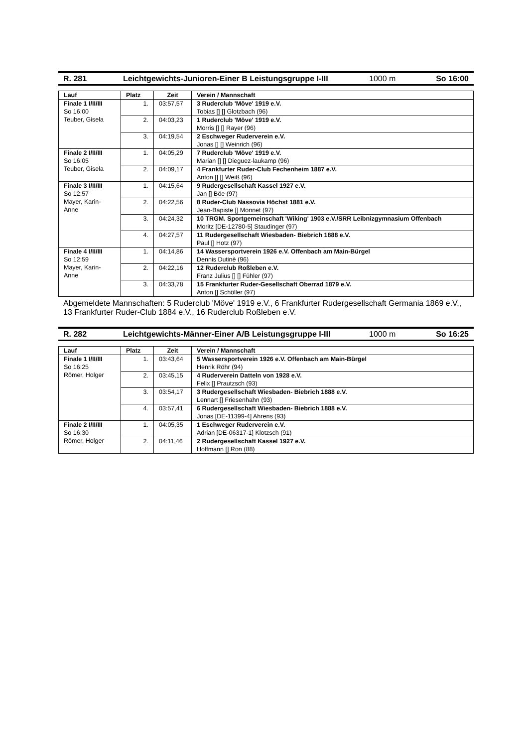R. 281 Leichtgewichts-Junioren-Einer B Leistungsgruppe I-III 1000 m So 16:00
| Lauf | Platz | Zeit | Verein / Mannschaft |
| --- | --- | --- | --- |
| Finale 1 I/II/III So 16:00 Teuber, Gisela | 1. | 03:57,57 | 3 Ruderclub 'Möve' 1919 e.V. Tobias [] [] Glotzbach (96) |
| | 2. | 04:03,23 | 1 Ruderclub 'Möve' 1919 e.V. Morris [] [] Rayer (96) |
| | 3. | 04:19,54 | 2 Eschweger Ruderverein e.V. Jonas [] [] Weinrich (96) |
| Finale 2 I/II/III So 16:05 Teuber, Gisela | 1. | 04:05,29 | 7 Ruderclub 'Möve' 1919 e.V. Marian [] [] Dieguez-laukamp (96) |
| | 2. | 04:09,17 | 4 Frankfurter Ruder-Club Fechenheim 1887 e.V. Anton [] [] Weiß (96) |
| Finale 3 I/II/III So 12:57 Mayer, Karin- Anne | 1. | 04:15,64 | 9 Rudergesellschaft Kassel 1927 e.V. Jan [] Böe (97) |
| | 2. | 04:22,56 | 8 Ruder-Club Nassovia Höchst 1881 e.V. Jean-Bapiste [] Monnet (97) |
| | 3. | 04:24,32 | 10 TRGM. Sportgemeinschaft 'Wiking' 1903 e.V./SRR Leibnizgymnasium Offenbach Moritz [DE-12780-5] Staudinger (97) |
| | 4. | 04:27,57 | 11 Rudergesellschaft Wiesbaden- Biebrich 1888 e.V. Paul [] Hotz (97) |
| Finale 4 I/II/III So 12:59 Mayer, Karin- Anne | 1. | 04:14,86 | 14 Wassersportverein 1926 e.V. Offenbach am Main-Bürgel Dennis Dutinè (96) |
| | 2. | 04:22,16 | 12 Ruderclub Roßleben e.V. Franz Julius [] [] Fühler (97) |
| | 3. | 04:33,78 | 15 Frankfurter Ruder-Gesellschaft Oberrad 1879 e.V. Anton [] Schöller (97) |
Abgemeldete Mannschaften: 5 Ruderclub 'Möve' 1919 e.V., 6 Frankfurter Rudergesellschaft Germania 1869 e.V., 13 Frankfurter Ruder-Club 1884 e.V., 16 Ruderclub Roßleben e.V.
R. 282 Leichtgewichts-Männer-Einer A/B Leistungsgruppe I-III 1000 m So 16:25
| Lauf | Platz | Zeit | Verein / Mannschaft |
| --- | --- | --- | --- |
| Finale 1 I/II/III So 16:25 Römer, Holger | 1. | 03:43,64 | 5 Wassersportverein 1926 e.V. Offenbach am Main-Bürgel Henrik Röhr (94) |
| | 2. | 03:45,15 | 4 Ruderverein Datteln von 1928 e.V. Felix [] Prautzsch (93) |
| | 3. | 03:54,17 | 3 Rudergesellschaft Wiesbaden- Biebrich 1888 e.V. Lennart [] Friesenhahn (93) |
| | 4. | 03:57,41 | 6 Rudergesellschaft Wiesbaden- Biebrich 1888 e.V. Jonas [DE-11399-4] Ahrens (93) |
| Finale 2 I/II/III So 16:30 Römer, Holger | 1. | 04:05,35 | 1 Eschweger Ruderverein e.V. Adrian [DE-06317-1] Klotzsch (91) |
| | 2. | 04:11,46 | 2 Rudergesellschaft Kassel 1927 e.V. Hoffmann [] Ron (88) |